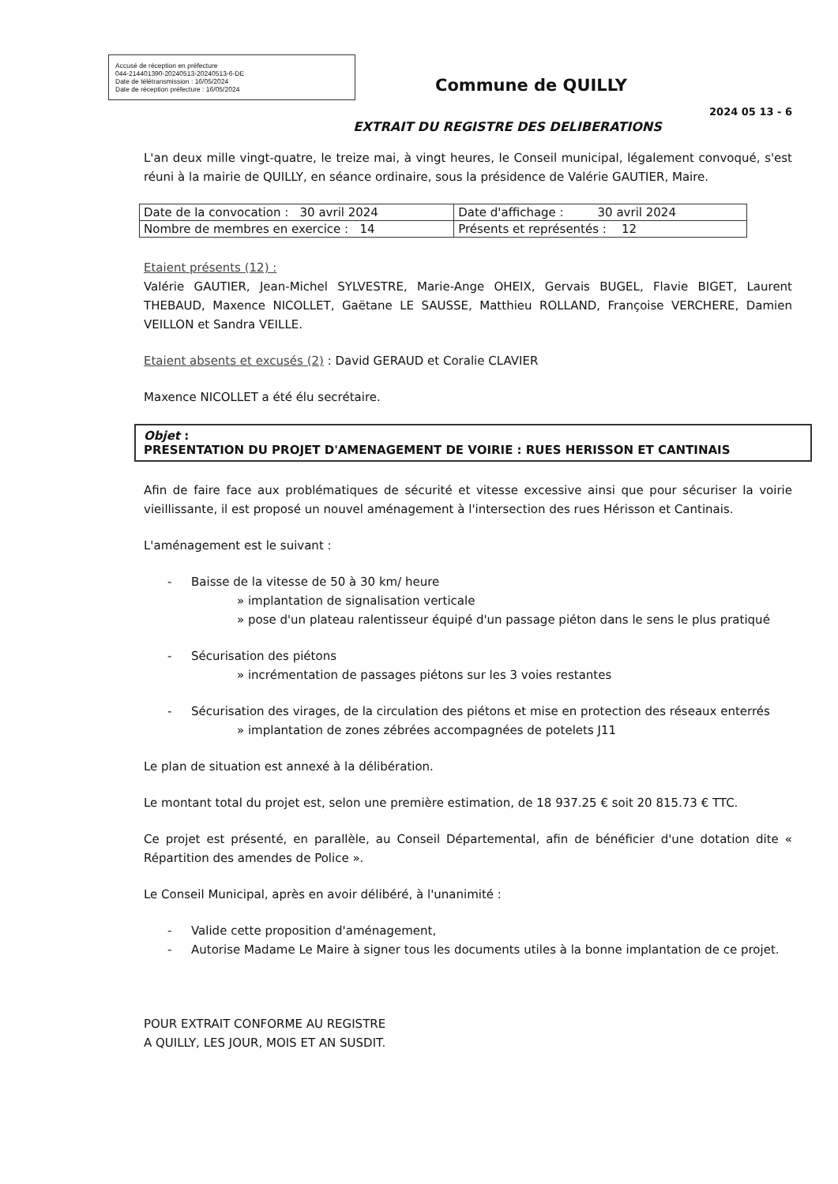Accusé de réception en préfecture
044-214401390-20240513-20240513-6-DE
Date de télétransmission : 16/05/2024
Date de réception préfecture : 16/05/2024
Commune de QUILLY
2024 05 13 - 6
EXTRAIT DU REGISTRE DES DELIBERATIONS
L'an deux mille vingt-quatre, le treize mai, à vingt heures, le Conseil municipal, légalement convoqué, s'est réuni à la mairie de QUILLY, en séance ordinaire, sous la présidence de Valérie GAUTIER, Maire.
| Date de la convocation : 30 avril 2024 | Date d'affichage : 30 avril 2024 |
| Nombre de membres en exercice : 14 | Présents et représentés : 12 |
Etaient présents (12) :
Valérie GAUTIER, Jean-Michel SYLVESTRE, Marie-Ange OHEIX, Gervais BUGEL, Flavie BIGET, Laurent THEBAUD, Maxence NICOLLET, Gaëtane LE SAUSSE, Matthieu ROLLAND, Françoise VERCHERE, Damien VEILLON et Sandra VEILLE.
Etaient absents et excusés (2) : David GERAUD et Coralie CLAVIER
Maxence NICOLLET a été élu secrétaire.
Objet :
PRESENTATION DU PROJET D'AMENAGEMENT DE VOIRIE : RUES HERISSON ET CANTINAIS
Afin de faire face aux problématiques de sécurité et vitesse excessive ainsi que pour sécuriser la voirie vieillissante, il est proposé un nouvel aménagement à l'intersection des rues Hérisson et Cantinais.
L'aménagement est le suivant :
- Baisse de la vitesse de 50 à 30 km/ heure
» implantation de signalisation verticale
» pose d'un plateau ralentisseur équipé d'un passage piéton dans le sens le plus pratiqué
- Sécurisation des piétons
» incrémentation de passages piétons sur les 3 voies restantes
- Sécurisation des virages, de la circulation des piétons et mise en protection des réseaux enterrés
» implantation de zones zébrées accompagnées de potelets J11
Le plan de situation est annexé à la délibération.
Le montant total du projet est, selon une première estimation, de 18 937.25 € soit 20 815.73 € TTC.
Ce projet est présenté, en parallèle, au Conseil Départemental, afin de bénéficier d'une dotation dite « Répartition des amendes de Police ».
Le Conseil Municipal, après en avoir délibéré, à l'unanimité :
- Valide cette proposition d'aménagement,
- Autorise Madame Le Maire à signer tous les documents utiles à la bonne implantation de ce projet.
POUR EXTRAIT CONFORME AU REGISTRE
A QUILLY, LES JOUR, MOIS ET AN SUSDIT.